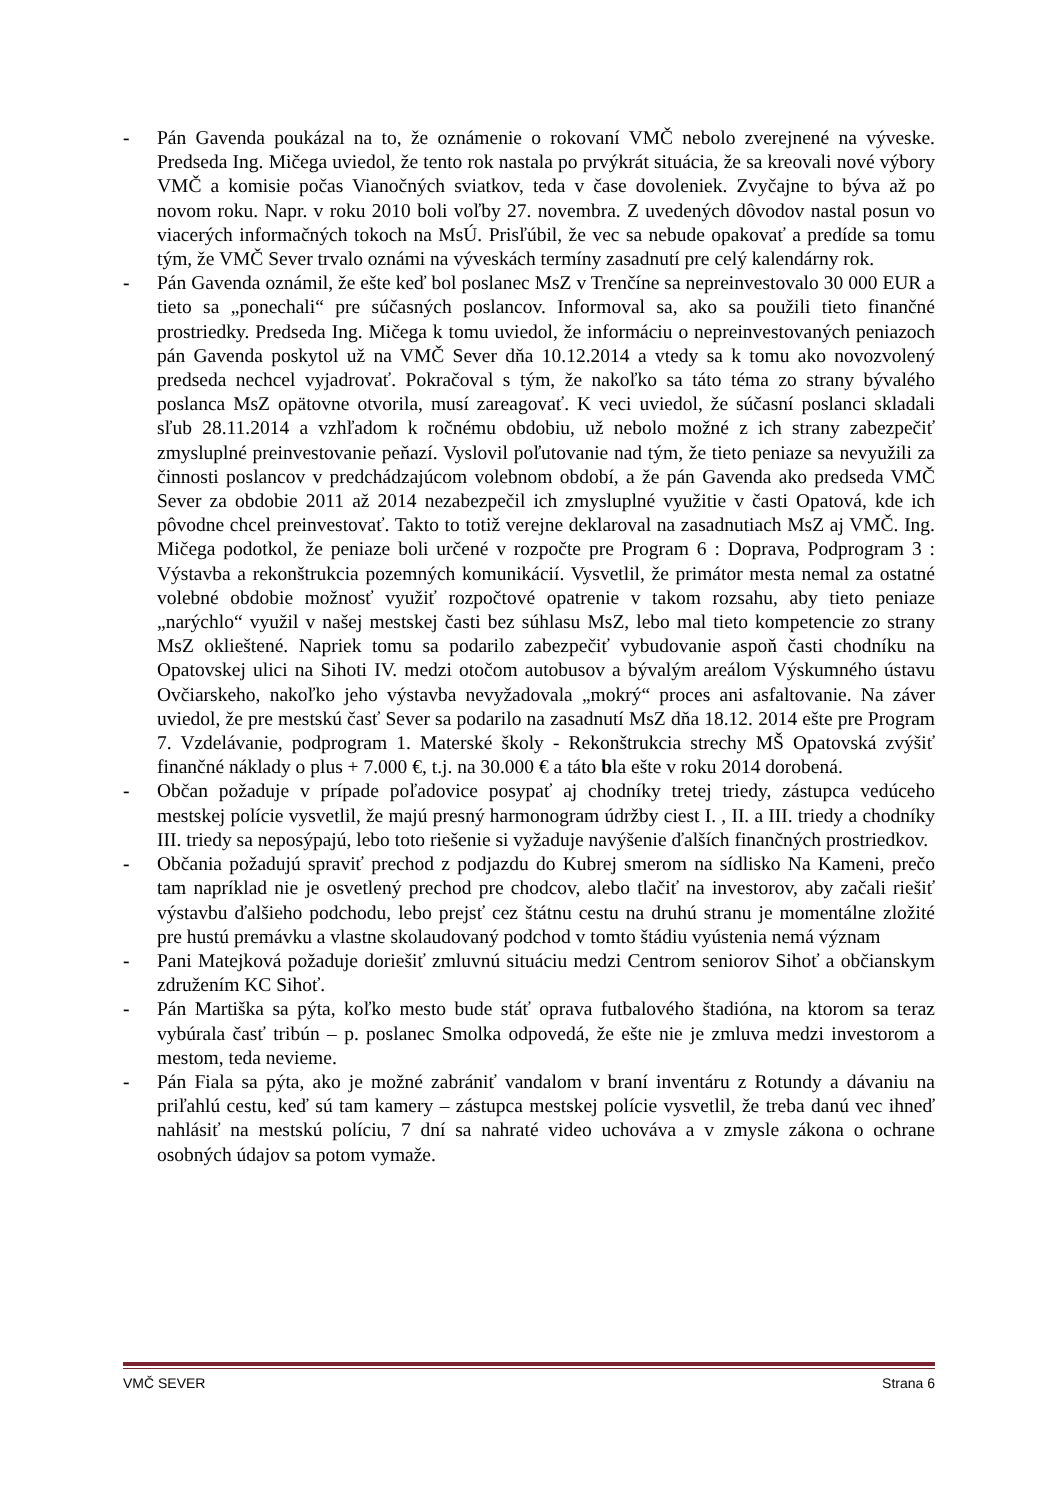- Pán Gavenda poukázal na to, že oznámenie o rokovaní VMČ nebolo zverejnené na výveske. Predseda Ing. Mičega uviedol, že tento rok nastala po prvýkrát situácia, že sa kreovali nové výbory VMČ a komisie počas Vianočných sviatkov, teda v čase dovoleniek. Zvyčajne to býva až po novom roku. Napr. v roku 2010 boli voľby 27. novembra. Z uvedených dôvodov nastal posun vo viacerých informačných tokoch na MsÚ. Prisľúbil, že vec sa nebude opakovať a predíde sa tomu tým, že VMČ Sever trvalo oznámi na výveskách termíny zasadnutí pre celý kalendárny rok.
- Pán Gavenda oznámil, že ešte keď bol poslanec MsZ v Trenčíne sa nepreinvestovalo 30 000 EUR a tieto sa „ponechali“ pre súčasných poslancov. Informoval sa, ako sa použili tieto finančné prostriedky. Predseda Ing. Mičega k tomu uviedol, že informáciu o nepreinvestovaných peniazoch pán Gavenda poskytol už na VMČ Sever dňa 10.12.2014 a vtedy sa k tomu ako novozvolený predseda nechcel vyjadrovať. Pokračoval s tým, že nakoľko sa táto téma zo strany bývalého poslanca MsZ opätovne otvorila, musí zareagovať. K veci uviedol, že súčasní poslanci skladali sľub 28.11.2014 a vzhľadom k ročnému obdobiu, už nebolo možné z ich strany zabezpečiť zmysluplné preinvestovanie peňazí. Vyslovil poľutovanie nad tým, že tieto peniaze sa nevyužili za činnosti poslancov v predchádzajúcom volebnom období, a že pán Gavenda ako predseda VMČ Sever za obdobie 2011 až 2014 nezabezpečil ich zmysluplné využitie v časti Opatová, kde ich pôvodne chcel preinvestovať. Takto to totiž verejne deklaroval na zasadnutiach MsZ aj VMČ. Ing. Mičega podotkol, že peniaze boli určené v rozpočte pre Program 6 : Doprava, Podprogram 3 : Výstavba a rekonštrukcia pozemných komunikácií. Vysvetlil, že primátor mesta nemal za ostatné volebné obdobie možnosť využiť rozpočtové opatrenie v takom rozsahu, aby tieto peniaze „narýchlo“ využil v našej mestskej časti bez súhlasu MsZ, lebo mal tieto kompetencie zo strany MsZ oklieštené. Napriek tomu sa podarilo zabezpečiť vybudovanie aspoň časti chodníku na Opatovskej ulici na Sihoti IV. medzi otočom autobusov a bývalým areálom Výskumného ústavu Ovčiarskeho, nakoľko jeho výstavba nevyžadovala „mokrý“ proces ani asfaltovanie. Na záver uviedol, že pre mestskú časť Sever sa podarilo na zasadnutí MsZ dňa 18.12. 2014 ešte pre Program 7. Vzdelávanie, podprogram 1. Materské školy - Rekonštrukcia strechy MŠ Opatovská zvýšiť finančné náklady o plus + 7.000 €, t.j. na 30.000 € a táto bla ešte v roku 2014 dorobená.
- Občan požaduje v prípade poľadovice posypať aj chodníky tretej triedy, zástupca vedúceho mestskej polície vysvetlil, že majú presný harmonogram údržby ciest I. , II. a III. triedy a chodníky III. triedy sa neposýpajú, lebo toto riešenie si vyžaduje navýšenie ďalších finančných prostriedkov.
- Občania požadujú spraviť prechod z podjazdu do Kubrej smerom na sídlisko Na Kameni, prečo tam napríklad nie je osvetlený prechod pre chodcov, alebo tlačiť na investorov, aby začali riešiť výstavbu ďalšieho podchodu, lebo prejsť cez štátnu cestu na druhú stranu je momentálne zložité pre hustú premávku a vlastne skolaudovaný podchod v tomto štádiu vyústenia nemá význam
- Pani Matejková požaduje doriešiť zmluvnú situáciu medzi Centrom seniorov Sihoť a občianskym združením KC Sihoť.
- Pán Martiška sa pýta, koľko mesto bude stáť oprava futbalového štadióna, na ktorom sa teraz vybúrala časť tribún – p. poslanec Smolka odpovedá, že ešte nie je zmluva medzi investorom a mestom, teda nevieme.
- Pán Fiala sa pýta, ako je možné zabrániť vandalom v braní inventáru z Rotundy a dávaniu na priľahlú cestu, keď sú tam kamery – zástupca mestskej polície vysvetlil, že treba danú vec ihneď nahlásiť na mestskú políciu, 7 dní sa nahraté video uchováva a v zmysle zákona o ochrane osobných údajov sa potom vymaže.
VMČ SEVER Strana 6